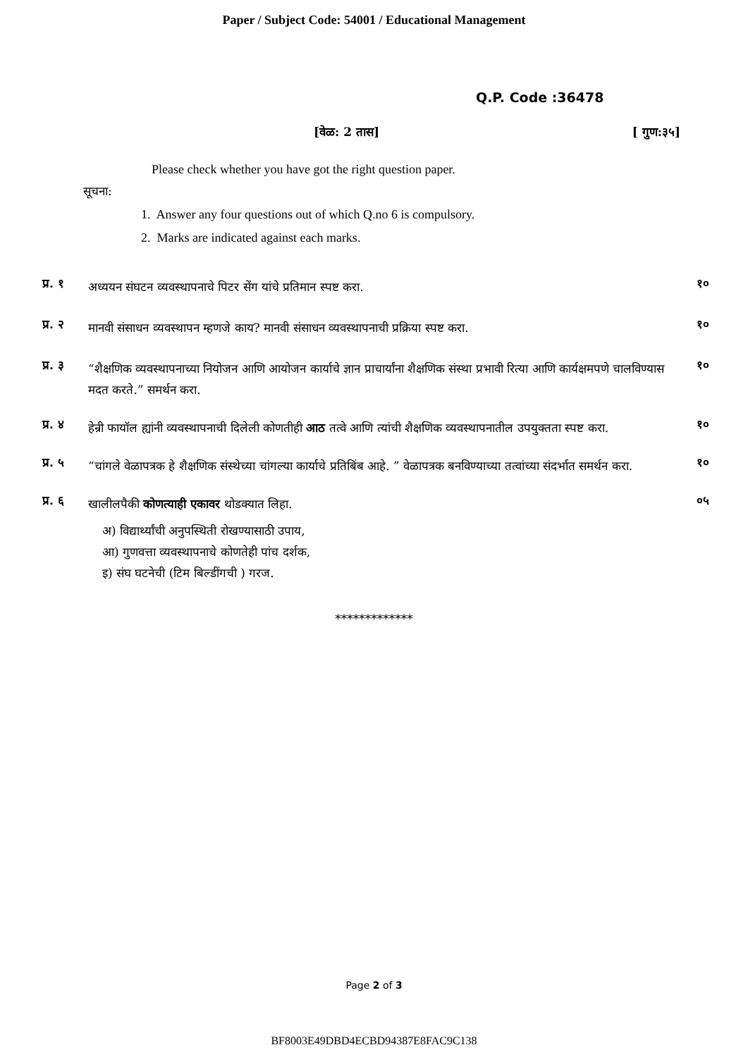Paper / Subject Code: 54001 / Educational Management
Q.P. Code :36478
[वेळ: 2 तास] [ गुण:३५]
Please check whether you have got the right question paper.
सूचना:
1. Answer any four questions out of which Q.no 6 is compulsory.
2. Marks are indicated against each marks.
प्र. १ अध्ययन संघटन व्यवस्थापनाचे पिटर सेंग यांचे प्रतिमान स्पष्ट करा. १०
प्र. २ मानवी संसाधन व्यवस्थापन म्हणजे काय? मानवी संसाधन व्यवस्थापनाची प्रक्रिया स्पष्ट करा. १०
प्र. ३ “शैक्षणिक व्यवस्थापनाच्या नियोजन आणि आयोजन कार्याचे ज्ञान प्राचार्यांना शैक्षणिक संस्था प्रभावी रित्या आणि कार्यक्षमपणे चालविण्यास मदत करते.” समर्थन करा. १०
प्र. ४ हेन्री फायॉल ह्यांनी व्यवस्थापनाची दिलेली कोणतीही आठ तत्वे आणि त्यांची शैक्षणिक व्यवस्थापनातील उपयुक्तता स्पष्ट करा. १०
प्र. ५ “चांगले वेळापत्रक हे शैक्षणिक संस्थेच्या चांगल्या कार्याचे प्रतिबिंब आहे. ” वेळापत्रक बनविण्याच्या तत्वांच्या संदर्भात समर्थन करा. १०
प्र. ६ खालीलपैकी कोणत्याही एकावर थोडक्यात लिहा. ०५
अ) विद्यार्थ्यांची अनुपस्थिती रोखण्यासाठी उपाय,
आ) गुणवत्ता व्यवस्थापनाचे कोणतेही पांच दर्शक,
इ) संघ घटनेची (टिम बिल्डींगची ) गरज.
*************
Page 2 of 3
BF8003E49DBD4ECBD94387E8FAC9C138